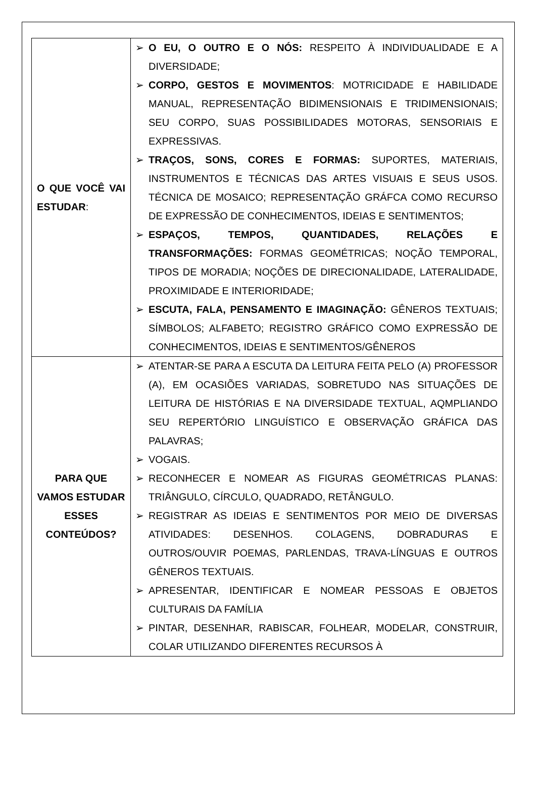| O QUE VOCÊ VAI ESTUDAR : | ➢ O EU, O OUTRO E O NÓS: RESPEITO À INDIVIDUALIDADE E A DIVERSIDADE; ➢ CORPO, GESTOS E MOVIMENTOS : MOTRICIDADE E HABILIDADE MANUAL, REPRESENTAÇÃO BIDIMENSIONAIS E TRIDIMENSIONAIS; SEU CORPO, SUAS POSSIBILIDADES MOTORAS, SENSORIAIS E EXPRESSIVAS. ➢ TRAÇOS, SONS, CORES E FORMAS: SUPORTES, MATERIAIS, INSTRUMENTOS E TÉCNICAS DAS ARTES VISUAIS E SEUS USOS. TÉCNICA DE MOSAICO; REPRESENTAÇÃO GRÁFCA COMO RECURSO DE EXPRESSÃO DE CONHECIMENTOS, IDEIAS E SENTIMENTOS; ➢ ESPAÇOS, TEMPOS, QUANTIDADES, RELAÇÕES E TRANSFORMAÇÕES: FORMAS GEOMÉTRICAS; NOÇÃO TEMPORAL, TIPOS DE MORADIA; NOÇÕES DE DIRECIONALIDADE, LATERALIDADE, PROXIMIDADE E INTERIORIDADE; ➢ ESCUTA, FALA, PENSAMENTO E IMAGINAÇÃO: GÊNEROS TEXTUAIS; SÍMBOLOS; ALFABETO; REGISTRO GRÁFICO COMO EXPRESSÃO DE CONHECIMENTOS, IDEIAS E SENTIMENTOS/GÊNEROS |
| PARA QUE VAMOS ESTUDAR ESSES CONTEÚDOS? | ➢ ATENTAR-SE PARA A ESCUTA DA LEITURA FEITA PELO (A) PROFESSOR (A), EM OCASIÕES VARIADAS, SOBRETUDO NAS SITUAÇÕES DE LEITURA DE HISTÓRIAS E NA DIVERSIDADE TEXTUAL, AQMPLIANDO SEU REPERTÓRIO LINGUÍSTICO E OBSERVAÇÃO GRÁFICA DAS PALAVRAS; ➢ VOGAIS. ➢ RECONHECER E NOMEAR AS FIGURAS GEOMÉTRICAS PLANAS: TRIÂNGULO, CÍRCULO, QUADRADO, RETÂNGULO. ➢ REGISTRAR AS IDEIAS E SENTIMENTOS POR MEIO DE DIVERSAS ATIVIDADES: DESENHOS. COLAGENS, DOBRADURAS E OUTROS/OUVIR POEMAS, PARLENDAS, TRAVA-LÍNGUAS E OUTROS GÊNEROS TEXTUAIS. ➢ APRESENTAR, IDENTIFICAR E NOMEAR PESSOAS E OBJETOS CULTURAIS DA FAMÍLIA ➢ PINTAR, DESENHAR, RABISCAR, FOLHEAR, MODELAR, CONSTRUIR, COLAR UTILIZANDO DIFERENTES RECURSOS À |